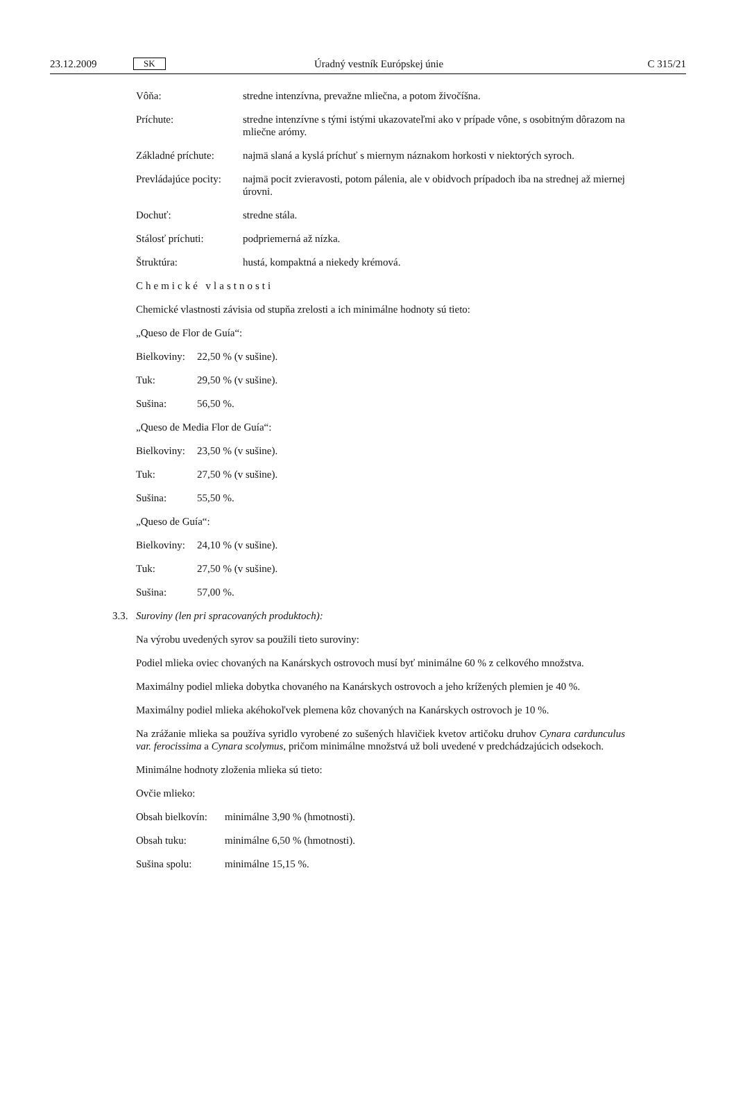23.12.2009 SK Úradný vestník Európskej únie C 315/21
Vôňa: stredne intenzívna, prevažne mliečna, a potom živočíšna.
Príchute: stredne intenzívne s tými istými ukazovateľmi ako v prípade vône, s osobitným dôrazom na mliečne arómy.
Základné príchute: najmä slaná a kyslá príchuť s miernym náznakom horkosti v niektorých syroch.
Prevládajúce pocity: najmä pocit zvieravosti, potom pálenia, ale v obidvoch prípadoch iba na strednej až miernej úrovni.
Dochuť: stredne stála.
Stálosť príchuti: podpriemerná až nízka.
Štruktúra: hustá, kompaktná a niekedy krémová.
Chemické vlastnosti
Chemické vlastnosti závisia od stupňa zrelosti a ich minimálne hodnoty sú tieto:
„Queso de Flor de Guía“:
Bielkoviny: 22,50 % (v sušine).
Tuk: 29,50 % (v sušine).
Sušina: 56,50 %.
„Queso de Media Flor de Guía“:
Bielkoviny: 23,50 % (v sušine).
Tuk: 27,50 % (v sušine).
Sušina: 55,50 %.
„Queso de Guía“:
Bielkoviny: 24,10 % (v sušine).
Tuk: 27,50 % (v sušine).
Sušina: 57,00 %.
3.3. Suroviny (len pri spracovaných produktoch):
Na výrobu uvedených syrov sa použili tieto suroviny:
Podiel mlieka oviec chovaných na Kanárskych ostrovoch musí byť minimálne 60 % z celkového množstva.
Maximálny podiel mlieka dobytka chovaného na Kanárskych ostrovoch a jeho krížených plemien je 40 %.
Maximálny podiel mlieka akéhokoľvek plemena kôz chovaných na Kanárskych ostrovoch je 10 %.
Na zrážanie mlieka sa používa syridlo vyrobené zo sušených hlavičiek kvetov artičoku druhov Cynara cardunculus var. ferocissima a Cynara scolymus, pričom minimálne množstvá už boli uvedené v predchádzajúcich odsekoch.
Minimálne hodnoty zloženia mlieka sú tieto:
Ovčie mlieko:
Obsah bielkovín: minimálne 3,90 % (hmotnosti).
Obsah tuku: minimálne 6,50 % (hmotnosti).
Sušina spolu: minimálne 15,15 %.